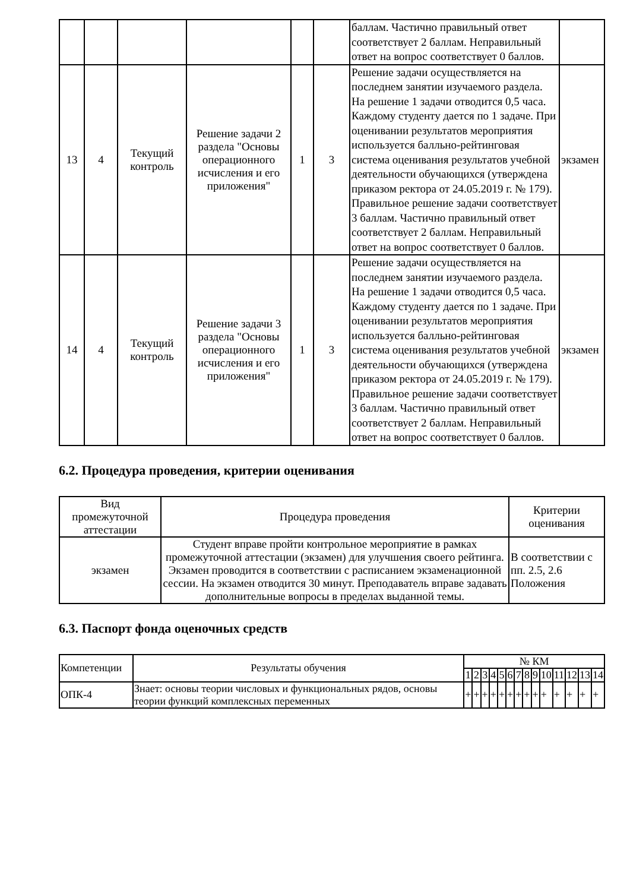| | | | | | | баллам. Частично правильный ответ соответствует 2 баллам. Неправильный ответ на вопрос соответствует 0 баллов. | |
| 13 | 4 | Текущий контроль | Решение задачи 2 раздела "Основы операционного исчисления и его приложения" | 1 | 3 | Решение задачи осуществляется на последнем занятии изучаемого раздела. На решение 1 задачи отводится 0,5 часа. Каждому студенту дается по 1 задаче. При оценивании результатов мероприятия используется балльно-рейтинговая система оценивания результатов учебной деятельности обучающихся (утверждена приказом ректора от 24.05.2019 г. № 179). Правильное решение задачи соответствует 3 баллам. Частично правильный ответ соответствует 2 баллам. Неправильный ответ на вопрос соответствует 0 баллов. | экзамен |
| 14 | 4 | Текущий контроль | Решение задачи 3 раздела "Основы операционного исчисления и его приложения" | 1 | 3 | Решение задачи осуществляется на последнем занятии изучаемого раздела. На решение 1 задачи отводится 0,5 часа. Каждому студенту дается по 1 задаче. При оценивании результатов мероприятия используется балльно-рейтинговая система оценивания результатов учебной деятельности обучающихся (утверждена приказом ректора от 24.05.2019 г. № 179). Правильное решение задачи соответствует 3 баллам. Частично правильный ответ соответствует 2 баллам. Неправильный ответ на вопрос соответствует 0 баллов. | экзамен |
6.2. Процедура проведения, критерии оценивания
| Вид промежуточной аттестации | Процедура проведения | Критерии оценивания |
| --- | --- | --- |
| экзамен | Студент вправе пройти контрольное мероприятие в рамках промежуточной аттестации (экзамен) для улучшения своего рейтинга. Экзамен проводится в соответствии с расписанием экзаменационной сессии. На экзамен отводится 30 минут. Преподаватель вправе задавать дополнительные вопросы в пределах выданной темы. | В соответствии с пп. 2.5, 2.6 Положения |
6.3. Паспорт фонда оценочных средств
| Компетенции | Результаты обучения | № КМ | | | | | | | | | | | | | |
| --- | --- | --- | --- | --- | --- | --- | --- | --- | --- | --- | --- | --- | --- | --- | --- |
| | | 1 | 2 | 3 | 4 | 5 | 6 | 7 | 8 | 9 | 10 | 11 | 12 | 13 | 14 |
| ОПК-4 | Знает: основы теории числовых и функциональных рядов, основы теории функций комплексных переменных | + | + | + | + | + | + | + | + | + | + | + | + | + | + |